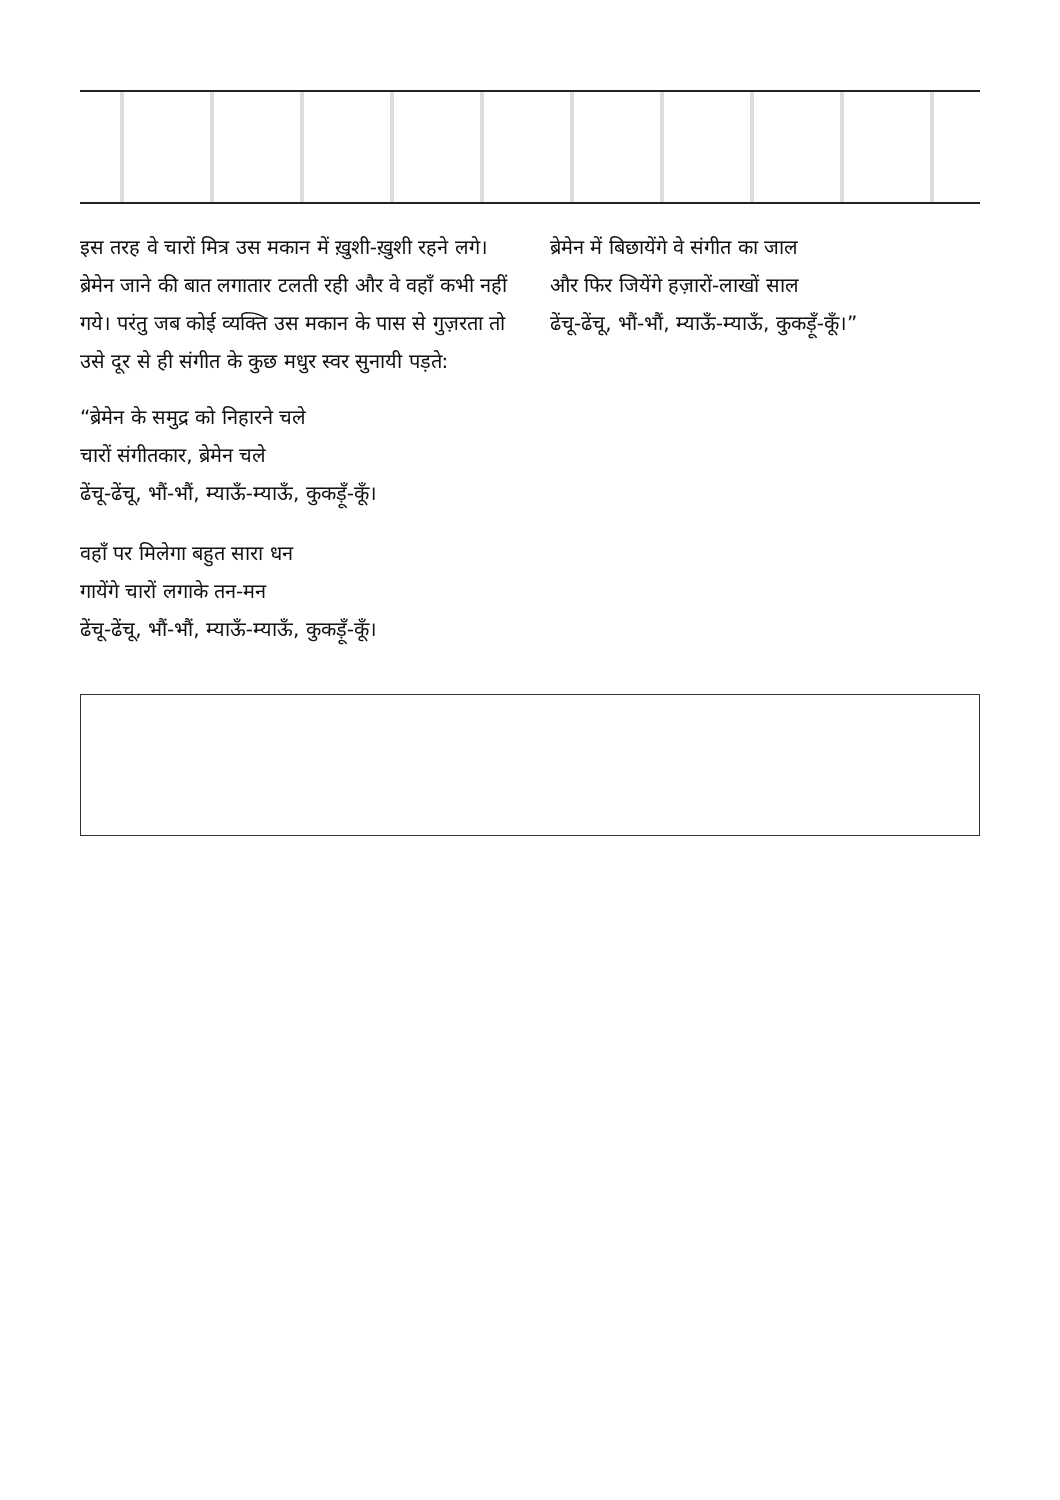इस तरह वे चारों मित्र उस मकान में ख़ुशी-ख़ुशी रहने लगे। ब्रेमेन जाने की बात लगातार टलती रही और वे वहाँ कभी नहीं गये। परंतु जब कोई व्यक्ति उस मकान के पास से गुज़रता तो उसे दूर से ही संगीत के कुछ मधुर स्वर सुनायी पड़ते:
“ब्रेमेन के समुद्र को निहारने चले
चारों संगीतकार, ब्रेमेन चले
ढेंचू-ढेंचू, भौं-भौं, म्याऊँ-म्याऊँ, कुकड़ूँ-कूँ।
वहाँ पर मिलेगा बहुत सारा धन
गायेंगे चारों लगाके तन-मन
ढेंचू-ढेंचू, भौं-भौं, म्याऊँ-म्याऊँ, कुकड़ूँ-कूँ।
ब्रेमेन में बिछायेंगे वे संगीत का जाल
और फिर जियेंगे हज़ारों-लाखों साल
ढेंचू-ढेंचू, भौं-भौं, म्याऊँ-म्याऊँ, कुकड़ूँ-कूँ।”